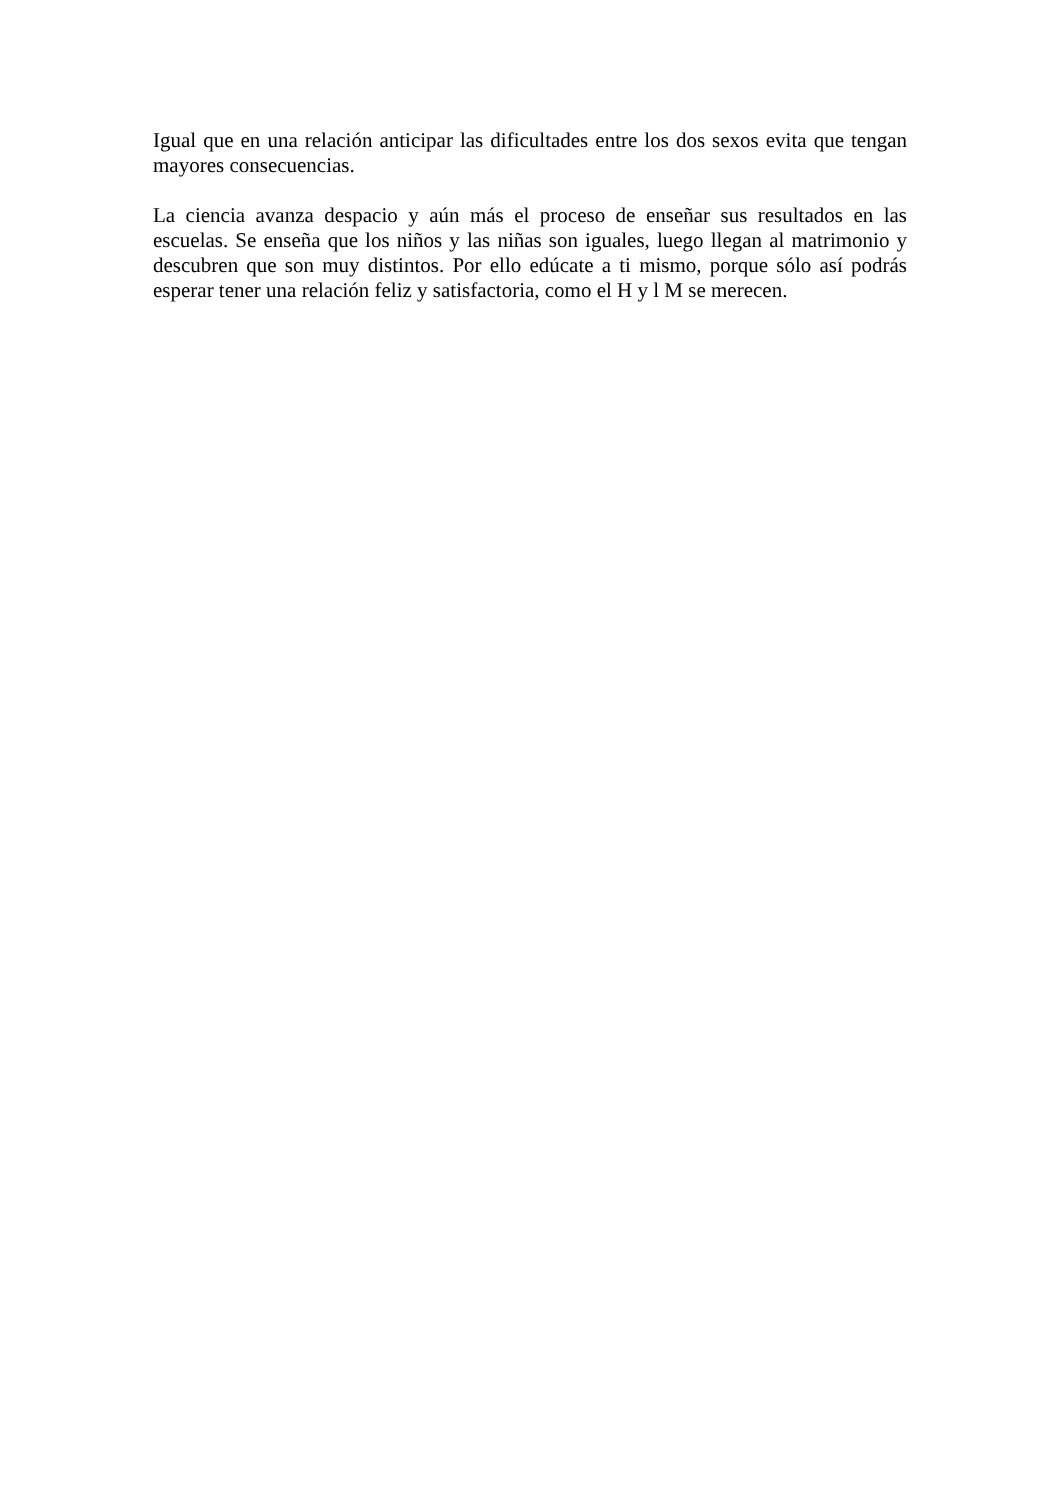Igual que en una relación anticipar las dificultades entre los dos sexos evita que tengan mayores consecuencias.
La ciencia avanza despacio y aún más el proceso de enseñar sus resultados en las escuelas. Se enseña que los niños y las niñas son iguales, luego llegan al matrimonio y descubren que son muy distintos. Por ello edúcate a ti mismo, porque sólo así podrás esperar tener una relación feliz y satisfactoria, como el H y l M se merecen.